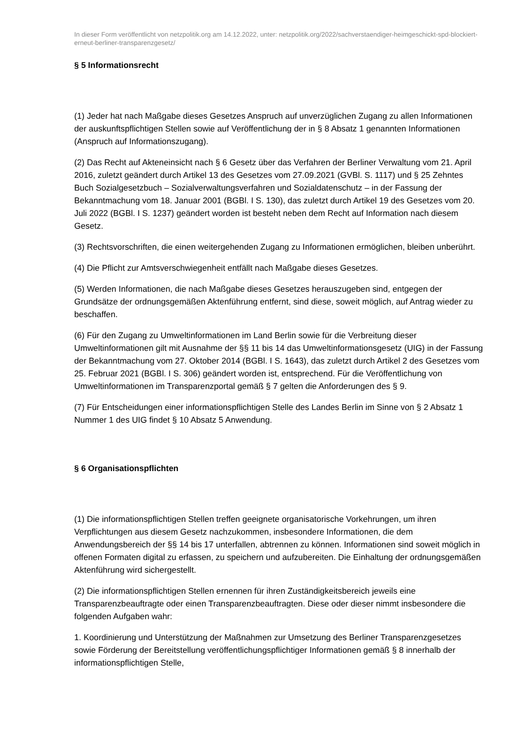In dieser Form veröffentlicht von netzpolitik.org am 14.12.2022, unter: netzpolitik.org/2022/sachverstaendiger-heimgeschickt-spd-blockiert-erneut-berliner-transparenzgesetz/
§ 5 Informationsrecht
(1) Jeder hat nach Maßgabe dieses Gesetzes Anspruch auf unverzüglichen Zugang zu allen Informationen der auskunftspflichtigen Stellen sowie auf Veröffentlichung der in § 8 Absatz 1 genannten Informationen (Anspruch auf Informationszugang).
(2) Das Recht auf Akteneinsicht nach § 6 Gesetz über das Verfahren der Berliner Verwaltung vom 21. April 2016, zuletzt geändert durch Artikel 13 des Gesetzes vom 27.09.2021 (GVBl. S. 1117) und § 25 Zehntes Buch Sozialgesetzbuch – Sozialverwaltungsverfahren und Sozialdatenschutz – in der Fassung der Bekanntmachung vom 18. Januar 2001 (BGBl. I S. 130), das zuletzt durch Artikel 19 des Gesetzes vom 20. Juli 2022 (BGBl. I S. 1237) geändert worden ist besteht neben dem Recht auf Information nach diesem Gesetz.
(3) Rechtsvorschriften, die einen weitergehenden Zugang zu Informationen ermöglichen, bleiben unberührt.
(4) Die Pflicht zur Amtsverschwiegenheit entfällt nach Maßgabe dieses Gesetzes.
(5) Werden Informationen, die nach Maßgabe dieses Gesetzes herauszugeben sind, entgegen der Grundsätze der ordnungsgemäßen Aktenführung entfernt, sind diese, soweit möglich, auf Antrag wieder zu beschaffen.
(6) Für den Zugang zu Umweltinformationen im Land Berlin sowie für die Verbreitung dieser Umweltinformationen gilt mit Ausnahme der §§ 11 bis 14 das Umweltinformationsgesetz (UIG) in der Fassung der Bekanntmachung vom 27. Oktober 2014 (BGBl. I S. 1643), das zuletzt durch Artikel 2 des Gesetzes vom 25. Februar 2021 (BGBl. I S. 306) geändert worden ist, entsprechend. Für die Veröffentlichung von Umweltinformationen im Transparenzportal gemäß § 7 gelten die Anforderungen des § 9.
(7) Für Entscheidungen einer informationspflichtigen Stelle des Landes Berlin im Sinne von § 2 Absatz 1 Nummer 1 des UIG findet § 10 Absatz 5 Anwendung.
§ 6 Organisationspflichten
(1) Die informationspflichtigen Stellen treffen geeignete organisatorische Vorkehrungen, um ihren Verpflichtungen aus diesem Gesetz nachzukommen, insbesondere Informationen, die dem Anwendungsbereich der §§ 14 bis 17 unterfallen, abtrennen zu können. Informationen sind soweit möglich in offenen Formaten digital zu erfassen, zu speichern und aufzubereiten. Die Einhaltung der ordnungsgemäßen Aktenführung wird sichergestellt.
(2) Die informationspflichtigen Stellen ernennen für ihren Zuständigkeitsbereich jeweils eine Transparenzbeauftragte oder einen Transparenzbeauftragten. Diese oder dieser nimmt insbesondere die folgenden Aufgaben wahr:
1. Koordinierung und Unterstützung der Maßnahmen zur Umsetzung des Berliner Transparenzgesetzes sowie Förderung der Bereitstellung veröffentlichungspflichtiger Informationen gemäß § 8 innerhalb der informationspflichtigen Stelle,